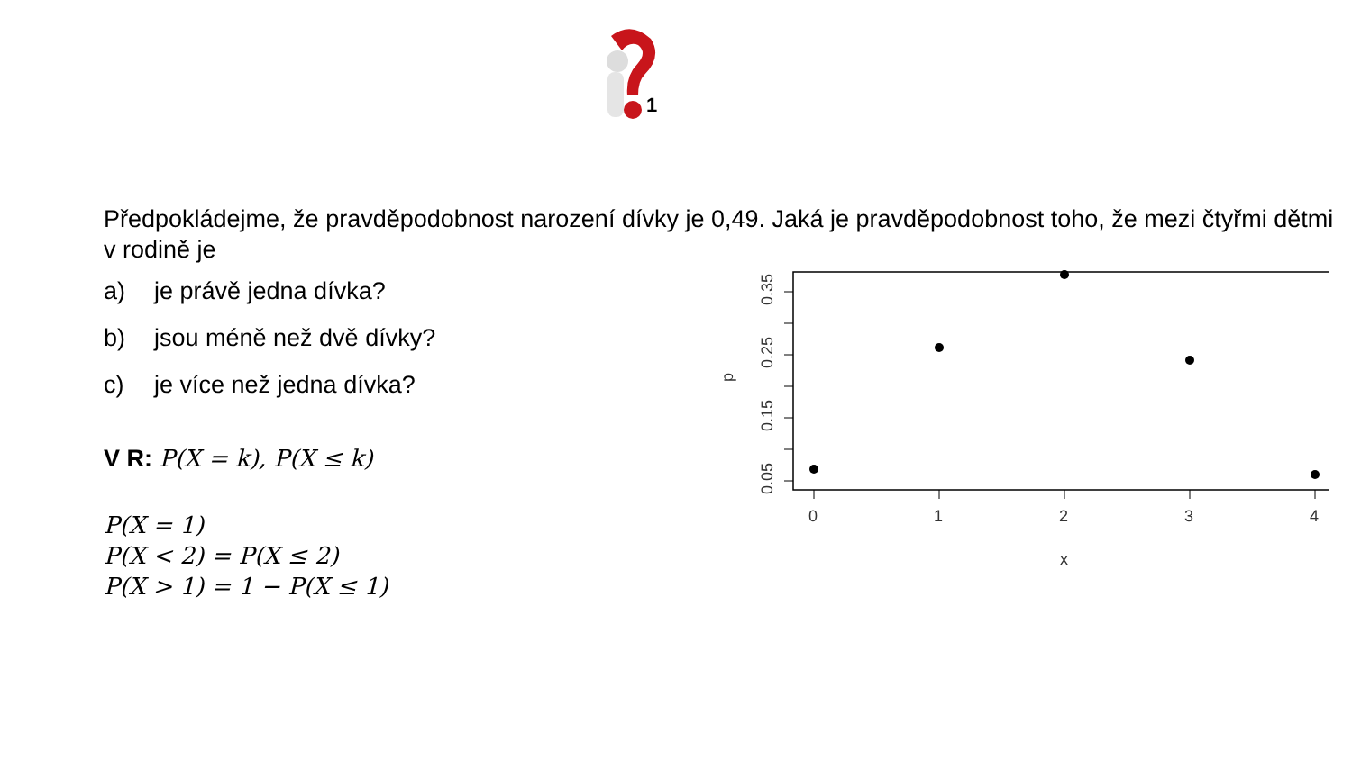1
Předpokládejme, že pravděpodobnost narození dívky je 0,49. Jaká je pravděpodobnost toho, že mezi čtyřmi dětmi v rodině je
a) je právě jedna dívka?
b) jsou méně než dvě dívky?
c) je více než jedna dívka?
V R: P(X = k), P(X ≤ k)
P(X = 1)
P(X < 2) = P(X ≤ 2)
P(X > 1) = 1 − P(X ≤ 1)
0.05
0.15
0.25
0.35
p
0
1
2
3
4
x